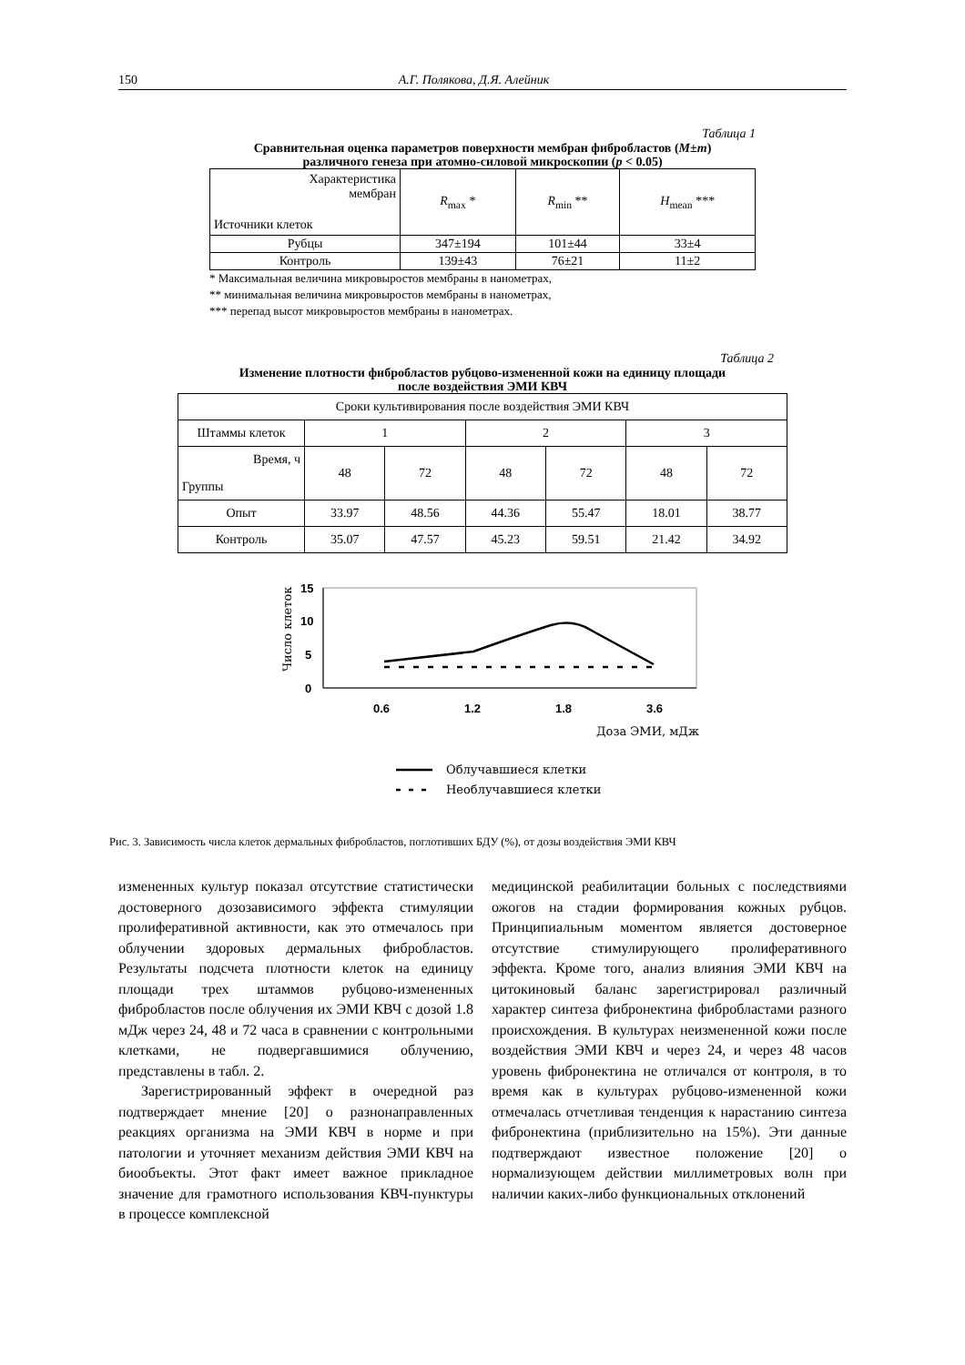150 А.Г. Полякова, Д.Я. Алейник
Таблица 1
Сравнительная оценка параметров поверхности мембран фибробластов (M±m)
различного генеза при атомно-силовой микроскопии (p < 0.05)
| Характеристика мембран Источники клеток | R<sub>max</sub> * | R<sub>min</sub> ** | H<sub>mean</sub> *** |
| --- | --- | --- | --- |
| Рубцы | 347±194 | 101±44 | 33±4 |
| Контроль | 139±43 | 76±21 | 11±2 |
* Максимальная величина микровыростов мембраны в нанометрах,
** минимальная величина микровыростов мембраны в нанометрах,
*** перепад высот микровыростов мембраны в нанометрах.
Таблица 2
Изменение плотности фибробластов рубцово-измененной кожи на единицу площади
после воздействия ЭМИ КВЧ
| Сроки культивирования после воздействия ЭМИ КВЧ | | | | | | |
| Штаммы клеток | 1 | | 2 | | 3 | |
| Время, ч Группы | 48 | 72 | 48 | 72 | 48 | 72 |
| Опыт | 33.97 | 48.56 | 44.36 | 55.47 | 18.01 | 38.77 |
| Контроль | 35.07 | 47.57 | 45.23 | 59.51 | 21.42 | 34.92 |
15
10
5
0
0.6
1.2
1.8
3.6
Число клеток
Доза ЭМИ, мДж
Облучавшиеся клетки
Необлучавшиеся клетки
Рис. 3. Зависимость числа клеток дермальных фибробластов, поглотивших БДУ (%), от дозы воздействия ЭМИ КВЧ
измененных культур показал отсутствие статистически достоверного дозозависимого эффекта стимуляции пролиферативной активности, как это отмечалось при облучении здоровых дермальных фибробластов. Результаты подсчета плотности клеток на единицу площади трех штаммов рубцово-измененных фибробластов после облучения их ЭМИ КВЧ с дозой 1.8 мДж через 24, 48 и 72 часа в сравнении с контрольными клетками, не подвергавшимися облучению, представлены в табл. 2.
Зарегистрированный эффект в очередной раз подтверждает мнение [20] о разнонаправленных реакциях организма на ЭМИ КВЧ в норме и при патологии и уточняет механизм действия ЭМИ КВЧ на биообъекты. Этот факт имеет важное прикладное значение для грамотного использования КВЧ-пунктуры в процессе комплексной
медицинской реабилитации больных с последствиями ожогов на стадии формирования кожных рубцов. Принципиальным моментом является достоверное отсутствие стимулирующего пролиферативного эффекта. Кроме того, анализ влияния ЭМИ КВЧ на цитокиновый баланс зарегистрировал различный характер синтеза фибронектина фибробластами разного происхождения. В культурах неизмененной кожи после воздействия ЭМИ КВЧ и через 24, и через 48 часов уровень фибронектина не отличался от контроля, в то время как в культурах рубцово-измененной кожи отмечалась отчетливая тенденция к нарастанию синтеза фибронектина (приблизительно на 15%). Эти данные подтверждают известное положение [20] о нормализующем действии миллиметровых волн при наличии каких-либо функциональных отклонений